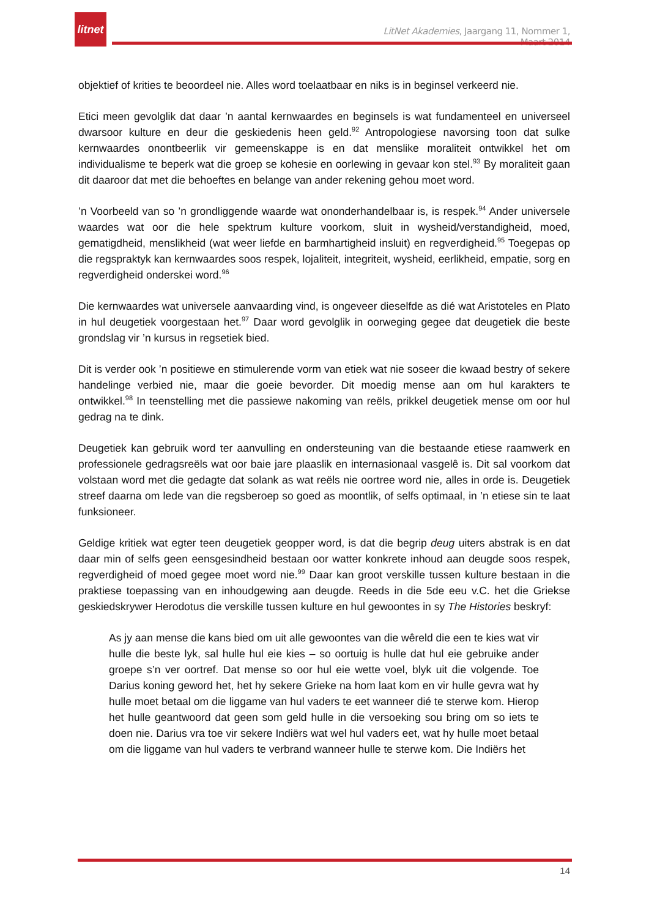litnet
LitNet Akademies, Jaargang 11, Nommer 1, Maart 2014
objektief of krities te beoordeel nie. Alles word toelaatbaar en niks is in beginsel verkeerd nie.
Etici meen gevolglik dat daar ’n aantal kernwaardes en beginsels is wat fundamenteel en universeel dwarsoor kulture en deur die geskiedenis heen geld.<sup>92</sup> Antropologiese navorsing toon dat sulke kernwaardes onontbeerlik vir gemeenskappe is en dat menslike moraliteit ontwikkel het om individualisme te beperk wat die groep se kohesie en oorlewing in gevaar kon stel.<sup>93</sup> By moraliteit gaan dit daaroor dat met die behoeftes en belange van ander rekening gehou moet word.
’n Voorbeeld van so ’n grondliggende waarde wat ononderhandelbaar is, is respek.<sup>94</sup> Ander universele waardes wat oor die hele spektrum kulture voorkom, sluit in wysheid/verstandigheid, moed, gematigdheid, menslikheid (wat weer liefde en barmhartigheid insluit) en regverdigheid.<sup>95</sup> Toegepas op die regspraktyk kan kernwaardes soos respek, lojaliteit, integriteit, wysheid, eerlikheid, empatie, sorg en regverdigheid onderskei word.<sup>96</sup>
Die kernwaardes wat universele aanvaarding vind, is ongeveer dieselfde as dié wat Aristoteles en Plato in hul deugetiek voorgestaan het.<sup>97</sup> Daar word gevolglik in oorweging gegee dat deugetiek die beste grondslag vir ’n kursus in regsetiek bied.
Dit is verder ook ’n positiewe en stimulerende vorm van etiek wat nie soseer die kwaad bestry of sekere handelinge verbied nie, maar die goeie bevorder. Dit moedig mense aan om hul karakters te ontwikkel.<sup>98</sup> In teenstelling met die passiewe nakoming van reëls, prikkel deugetiek mense om oor hul gedrag na te dink.
Deugetiek kan gebruik word ter aanvulling en ondersteuning van die bestaande etiese raamwerk en professionele gedragsreëls wat oor baie jare plaaslik en internasionaal vasgelê is. Dit sal voorkom dat volstaan word met die gedagte dat solank as wat reëls nie oortree word nie, alles in orde is. Deugetiek streef daarna om lede van die regsberoep so goed as moontlik, of selfs optimaal, in ’n etiese sin te laat funksioneer.
Geldige kritiek wat egter teen deugetiek geopper word, is dat die begrip deug uiters abstrak is en dat daar min of selfs geen eensgesindheid bestaan oor watter konkrete inhoud aan deugde soos respek, regverdigheid of moed gegee moet word nie.<sup>99</sup> Daar kan groot verskille tussen kulture bestaan in die praktiese toepassing van en inhoudgewing aan deugde. Reeds in die 5de eeu v.C. het die Griekse geskiedskrywer Herodotus die verskille tussen kulture en hul gewoontes in sy The Histories beskryf:
As jy aan mense die kans bied om uit alle gewoontes van die wêreld die een te kies wat vir hulle die beste lyk, sal hulle hul eie kies – so oortuig is hulle dat hul eie gebruike ander groepe s’n ver oortref. Dat mense so oor hul eie wette voel, blyk uit die volgende. Toe Darius koning geword het, het hy sekere Grieke na hom laat kom en vir hulle gevra wat hy hulle moet betaal om die liggame van hul vaders te eet wanneer dié te sterwe kom. Hierop het hulle geantwoord dat geen som geld hulle in die versoeking sou bring om so iets te doen nie. Darius vra toe vir sekere Indiërs wat wel hul vaders eet, wat hy hulle moet betaal om die liggame van hul vaders te verbrand wanneer hulle te sterwe kom. Die Indiërs het
14